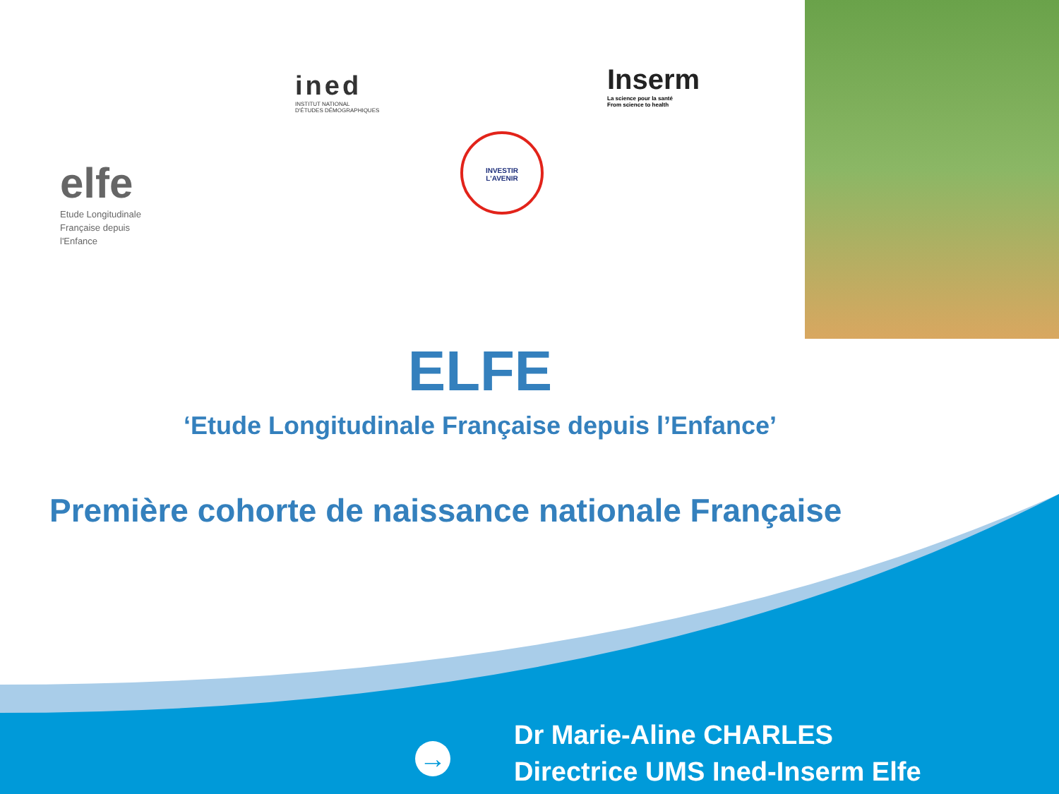elfe
Etude Longitudinale
Française depuis
l'Enfance
ined
INSTITUT NATIONAL
D'ÉTUDES DÉMOGRAPHIQUES
Inserm
La science pour la santé
From science to health
INVESTIR
L'AVENIR
ELFE
‘Etude Longitudinale Française depuis l’Enfance’
Première cohorte de naissance nationale Française
→
Dr Marie-Aline CHARLES
Directrice UMS Ined-Inserm Elfe